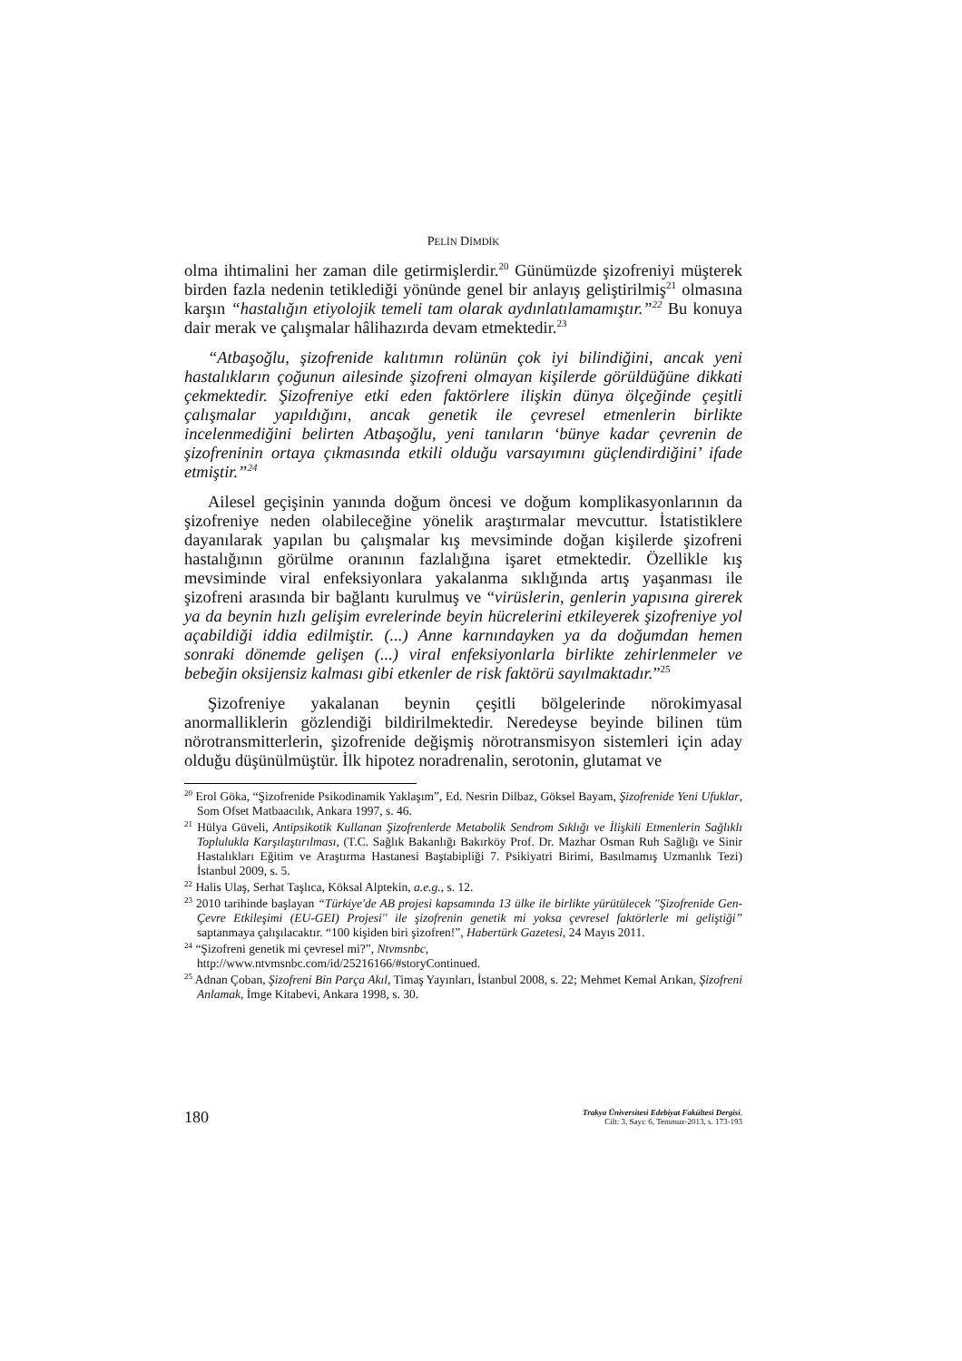PELİN DİMDİK
olma ihtimalini her zaman dile getirmişlerdir.<sup>20</sup> Günümüzde şizofreniyi müşterek birden fazla nedenin tetiklediği yönünde genel bir anlayış geliştirilmiş<sup>21</sup> olmasına karşın “hastalığın etiyolojik temeli tam olarak aydınlatılamamıştır.”<sup>22</sup> Bu konuya dair merak ve çalışmalar hâlihazırda devam etmektedir.<sup>23</sup>
“Atbaşoğlu, şizofrenide kalıtımın rolünün çok iyi bilindiğini, ancak yeni hastalıkların çoğunun ailesinde şizofreni olmayan kişilerde görüldüğüne dikkati çekmektedir. Şizofreniye etki eden faktörlere ilişkin dünya ölçeğinde çeşitli çalışmalar yapıldığını, ancak genetik ile çevresel etmenlerin birlikte incelenmediğini belirten Atbaşoğlu, yeni tanıların ‘bünye kadar çevrenin de şizofreninin ortaya çıkmasında etkili olduğu varsayımını güçlendirdiğini’ ifade etmiştir.”<sup>24</sup>
Ailesel geçişinin yanında doğum öncesi ve doğum komplikasyonlarının da şizofreniye neden olabileceğine yönelik araştırmalar mevcuttur. İstatistiklere dayanılarak yapılan bu çalışmalar kış mevsiminde doğan kişilerde şizofreni hastalığının görülme oranının fazlalığına işaret etmektedir. Özellikle kış mevsiminde viral enfeksiyonlara yakalanma sıklığında artış yaşanması ile şizofreni arasında bir bağlantı kurulmuş ve “virüslerin, genlerin yapısına girerek ya da beynin hızlı gelişim evrelerinde beyin hücrelerini etkileyerek şizofreniye yol açabildiği iddia edilmiştir. (...) Anne karnındayken ya da doğumdan hemen sonraki dönemde gelişen (...) viral enfeksiyonlarla birlikte zehirlenmeler ve bebeğin oksijensiz kalması gibi etkenler de risk faktörü sayılmaktadır.”<sup>25</sup>
Şizofreniye yakalanan beynin çeşitli bölgelerinde nörokimyasal anormalliklerin gözlendiği bildirilmektedir. Neredeyse beyinde bilinen tüm nörotransmitterlerin, şizofrenide değişmiş nörotransmisyon sistemleri için aday olduğu düşünülmüştür. İlk hipotez noradrenalin, serotonin, glutamat ve
<sup>20</sup> Erol Göka, “Şizofrenide Psikodinamik Yaklaşım”, Ed. Nesrin Dilbaz, Göksel Bayam, Şizofrenide Yeni Ufuklar, Som Ofset Matbaacılık, Ankara 1997, s. 46.
<sup>21</sup> Hülya Güveli, Antipsikotik Kullanan Şizofrenlerde Metabolik Sendrom Sıklığı ve İlişkili Etmenlerin Sağlıklı Toplulukla Karşılaştırılması, (T.C. Sağlık Bakanlığı Bakırköy Prof. Dr. Mazhar Osman Ruh Sağlığı ve Sinir Hastalıkları Eğitim ve Araştırma Hastanesi Baştabipliği 7. Psikiyatri Birimi, Basılmamış Uzmanlık Tezi) İstanbul 2009, s. 5.
<sup>22</sup> Halis Ulaş, Serhat Taşlıca, Köksal Alptekin, a.e.g., s. 12.
<sup>23</sup> 2010 tarihinde başlayan “Türkiye'de AB projesi kapsamında 13 ülke ile birlikte yürütülecek ''Şizofrenide Gen-Çevre Etkileşimi (EU-GEI) Projesi'' ile şizofrenin genetik mi yoksa çevresel faktörlerle mi geliştiği” saptanmaya çalışılacaktır. “100 kişiden biri şizofren!”, Habertürk Gazetesi, 24 Mayıs 2011.
<sup>24</sup> “Şizofreni genetik mi çevresel mi?”, Ntvmsnbc,
http://www.ntvmsnbc.com/id/25216166/#storyContinued.
<sup>25</sup> Adnan Çoban, Şizofreni Bin Parça Akıl, Timaş Yayınları, İstanbul 2008, s. 22; Mehmet Kemal Arıkan, Şizofreni Anlamak, İmge Kitabevi, Ankara 1998, s. 30.
180
Trakya Üniversitesi Edebiyat Fakültesi Dergisi,
Cilt: 3, Sayı: 6, Temmuz-2013, s. 173-193